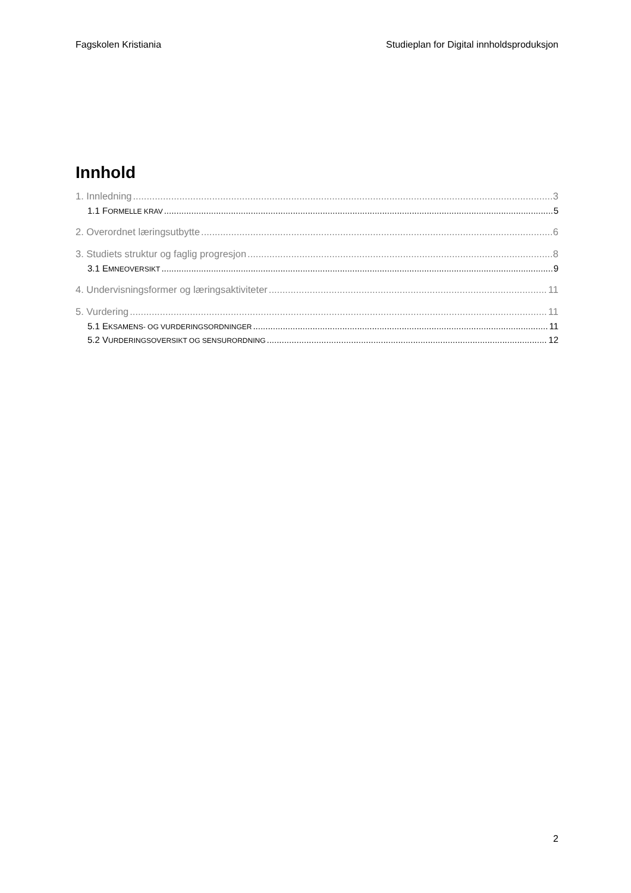Fagskolen Kristiania Studieplan for Digital innholdsproduksjon
Innhold
1. Innledning 3
1.1 FORMELLE KRAV 5
2. Overordnet læringsutbytte 6
3. Studiets struktur og faglig progresjon 8
3.1 EMNEOVERSIKT 9
4. Undervisningsformer og læringsaktiviteter 11
5. Vurdering 11
5.1 EKSAMENS- OG VURDERINGSORDNINGER 11
5.2 VURDERINGSOVERSIKT OG SENSURORDNING 12
2